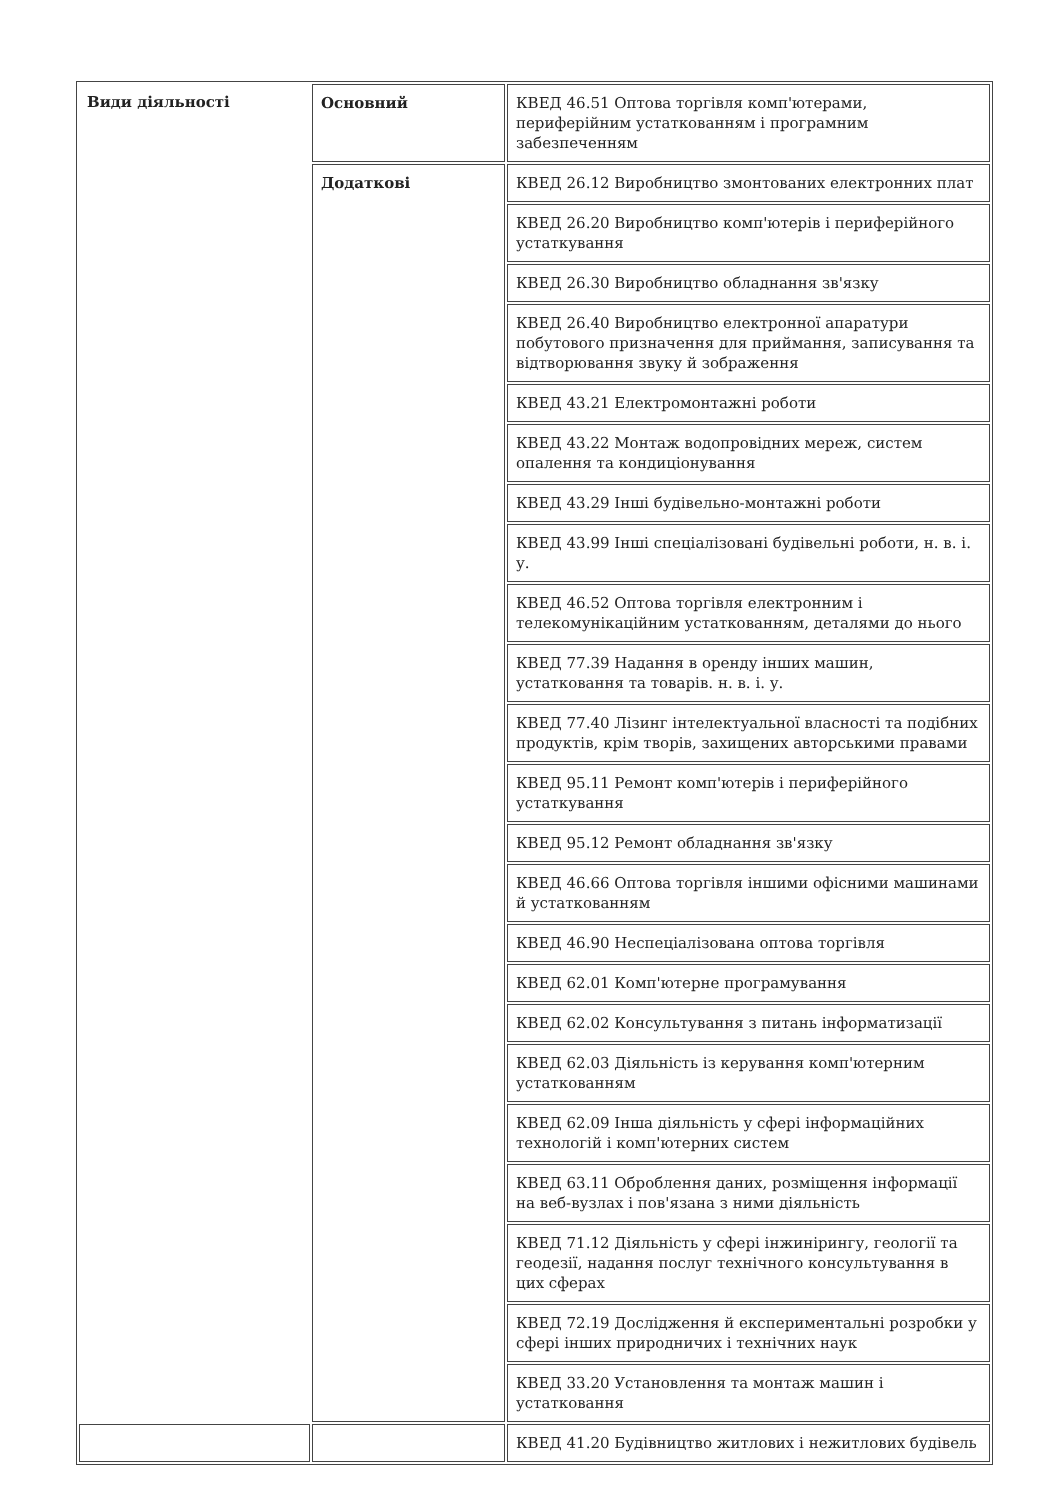| Види діяльності | Основний | КВЕД 46.51 Оптова торгівля комп'ютерами, периферійним устаткованням і програмним забезпеченням |
| | Додаткові | КВЕД 26.12 Виробництво змонтованих електронних плат |
| | | КВЕД 26.20 Виробництво комп'ютерів і периферійного устаткування |
| | | КВЕД 26.30 Виробництво обладнання зв'язку |
| | | КВЕД 26.40 Виробництво електронної апаратури побутового призначення для приймання, записування та відтворювання звуку й зображення |
| | | КВЕД 43.21 Електромонтажні роботи |
| | | КВЕД 43.22 Монтаж водопровідних мереж, систем опалення та кондиціонування |
| | | КВЕД 43.29 Інші будівельно-монтажні роботи |
| | | КВЕД 43.99 Інші спеціалізовані будівельні роботи, н. в. і. у. |
| | | КВЕД 46.52 Оптова торгівля електронним і телекомунікаційним устаткованням, деталями до нього |
| | | КВЕД 77.39 Надання в оренду інших машин, устатковання та товарів. н. в. і. у. |
| | | КВЕД 77.40 Лізинг інтелектуальної власності та подібних продуктів, крім творів, захищених авторськими правами |
| | | КВЕД 95.11 Ремонт комп'ютерів і периферійного устаткування |
| | | КВЕД 95.12 Ремонт обладнання зв'язку |
| | | КВЕД 46.66 Оптова торгівля іншими офісними машинами й устаткованням |
| | | КВЕД 46.90 Неспеціалізована оптова торгівля |
| | | КВЕД 62.01 Комп'ютерне програмування |
| | | КВЕД 62.02 Консультування з питань інформатизації |
| | | КВЕД 62.03 Діяльність із керування комп'ютерним устаткованням |
| | | КВЕД 62.09 Інша діяльність у сфері інформаційних технологій і комп'ютерних систем |
| | | КВЕД 63.11 Оброблення даних, розміщення інформації на веб-вузлах і пов'язана з ними діяльність |
| | | КВЕД 71.12 Діяльність у сфері інжинірингу, геології та геодезії, надання послуг технічного консультування в цих сферах |
| | | КВЕД 72.19 Дослідження й експериментальні розробки у сфері інших природничих і технічних наук |
| | | КВЕД 33.20 Установлення та монтаж машин і устатковання |
| | | КВЕД 41.20 Будівництво житлових і нежитлових будівель |